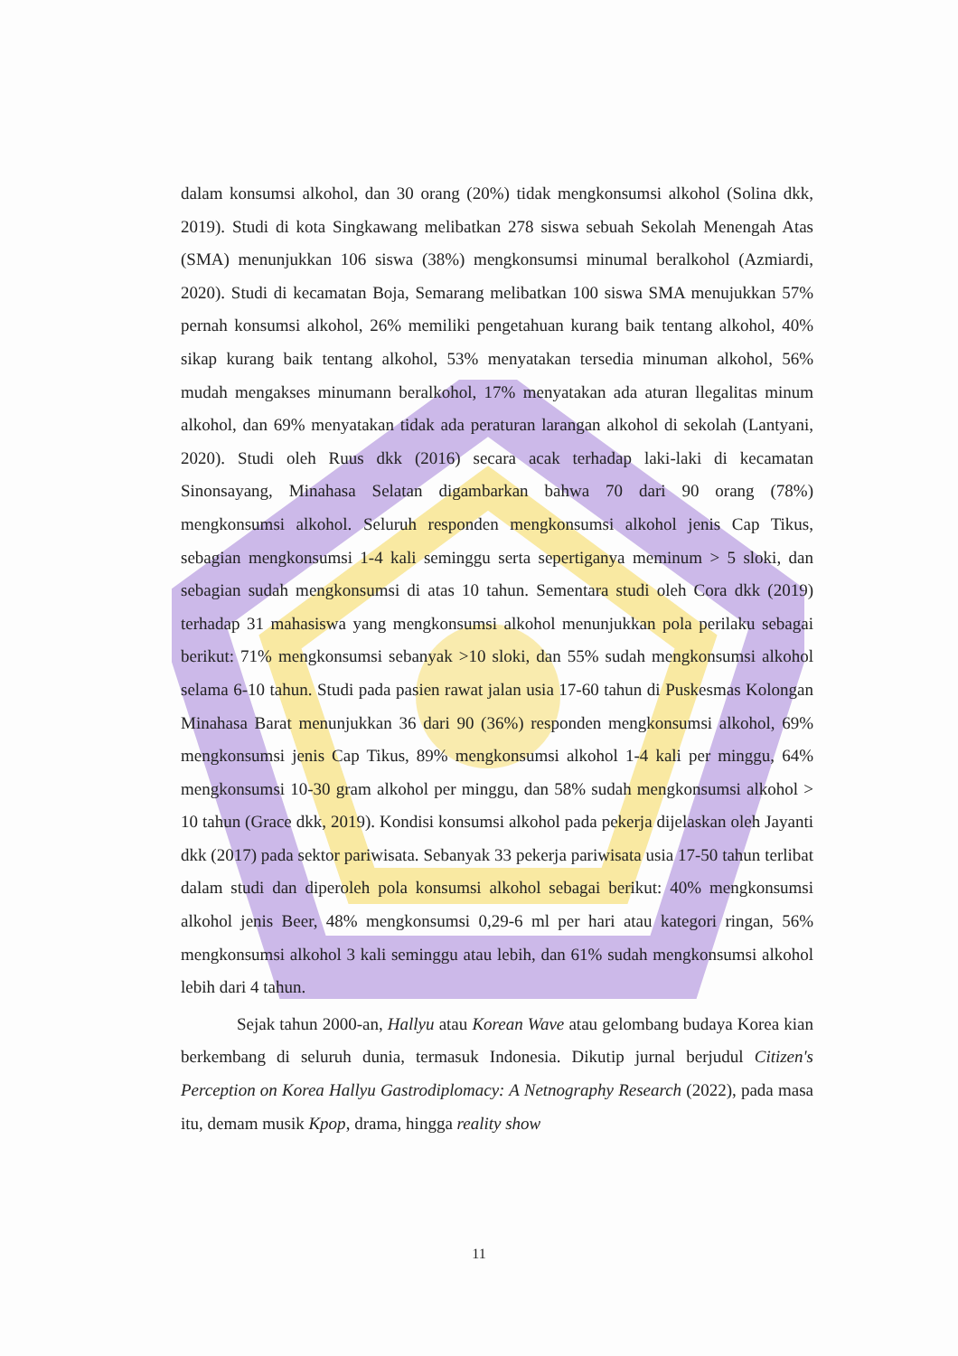dalam konsumsi alkohol, dan 30 orang (20%) tidak mengkonsumsi alkohol (Solina dkk, 2019). Studi di kota Singkawang melibatkan 278 siswa sebuah Sekolah Menengah Atas (SMA) menunjukkan 106 siswa (38%) mengkonsumsi minumal beralkohol (Azmiardi, 2020). Studi di kecamatan Boja, Semarang melibatkan 100 siswa SMA menujukkan 57% pernah konsumsi alkohol, 26% memiliki pengetahuan kurang baik tentang alkohol, 40% sikap kurang baik tentang alkohol, 53% menyatakan tersedia minuman alkohol, 56% mudah mengakses minumann beralkohol, 17% menyatakan ada aturan llegalitas minum alkohol, dan 69% menyatakan tidak ada peraturan larangan alkohol di sekolah (Lantyani, 2020). Studi oleh Ruus dkk (2016) secara acak terhadap laki-laki di kecamatan Sinonsayang, Minahasa Selatan digambarkan bahwa 70 dari 90 orang (78%) mengkonsumsi alkohol. Seluruh responden mengkonsumsi alkohol jenis Cap Tikus, sebagian mengkonsumsi 1-4 kali seminggu serta sepertiganya meminum > 5 sloki, dan sebagian sudah mengkonsumsi di atas 10 tahun. Sementara studi oleh Cora dkk (2019) terhadap 31 mahasiswa yang mengkonsumsi alkohol menunjukkan pola perilaku sebagai berikut: 71% mengkonsumsi sebanyak >10 sloki, dan 55% sudah mengkonsumsi alkohol selama 6-10 tahun. Studi pada pasien rawat jalan usia 17-60 tahun di Puskesmas Kolongan Minahasa Barat menunjukkan 36 dari 90 (36%) responden mengkonsumsi alkohol, 69% mengkonsumsi jenis Cap Tikus, 89% mengkonsumsi alkohol 1-4 kali per minggu, 64% mengkonsumsi 10-30 gram alkohol per minggu, dan 58% sudah mengkonsumsi alkohol > 10 tahun (Grace dkk, 2019). Kondisi konsumsi alkohol pada pekerja dijelaskan oleh Jayanti dkk (2017) pada sektor pariwisata. Sebanyak 33 pekerja pariwisata usia 17-50 tahun terlibat dalam studi dan diperoleh pola konsumsi alkohol sebagai berikut: 40% mengkonsumsi alkohol jenis Beer, 48% mengkonsumsi 0,29-6 ml per hari atau kategori ringan, 56% mengkonsumsi alkohol 3 kali seminggu atau lebih, dan 61% sudah mengkonsumsi alkohol lebih dari 4 tahun.
Sejak tahun 2000-an, Hallyu atau Korean Wave atau gelombang budaya Korea kian berkembang di seluruh dunia, termasuk Indonesia. Dikutip jurnal berjudul Citizen's Perception on Korea Hallyu Gastrodiplomacy: A Netnography Research (2022), pada masa itu, demam musik Kpop, drama, hingga reality show
11